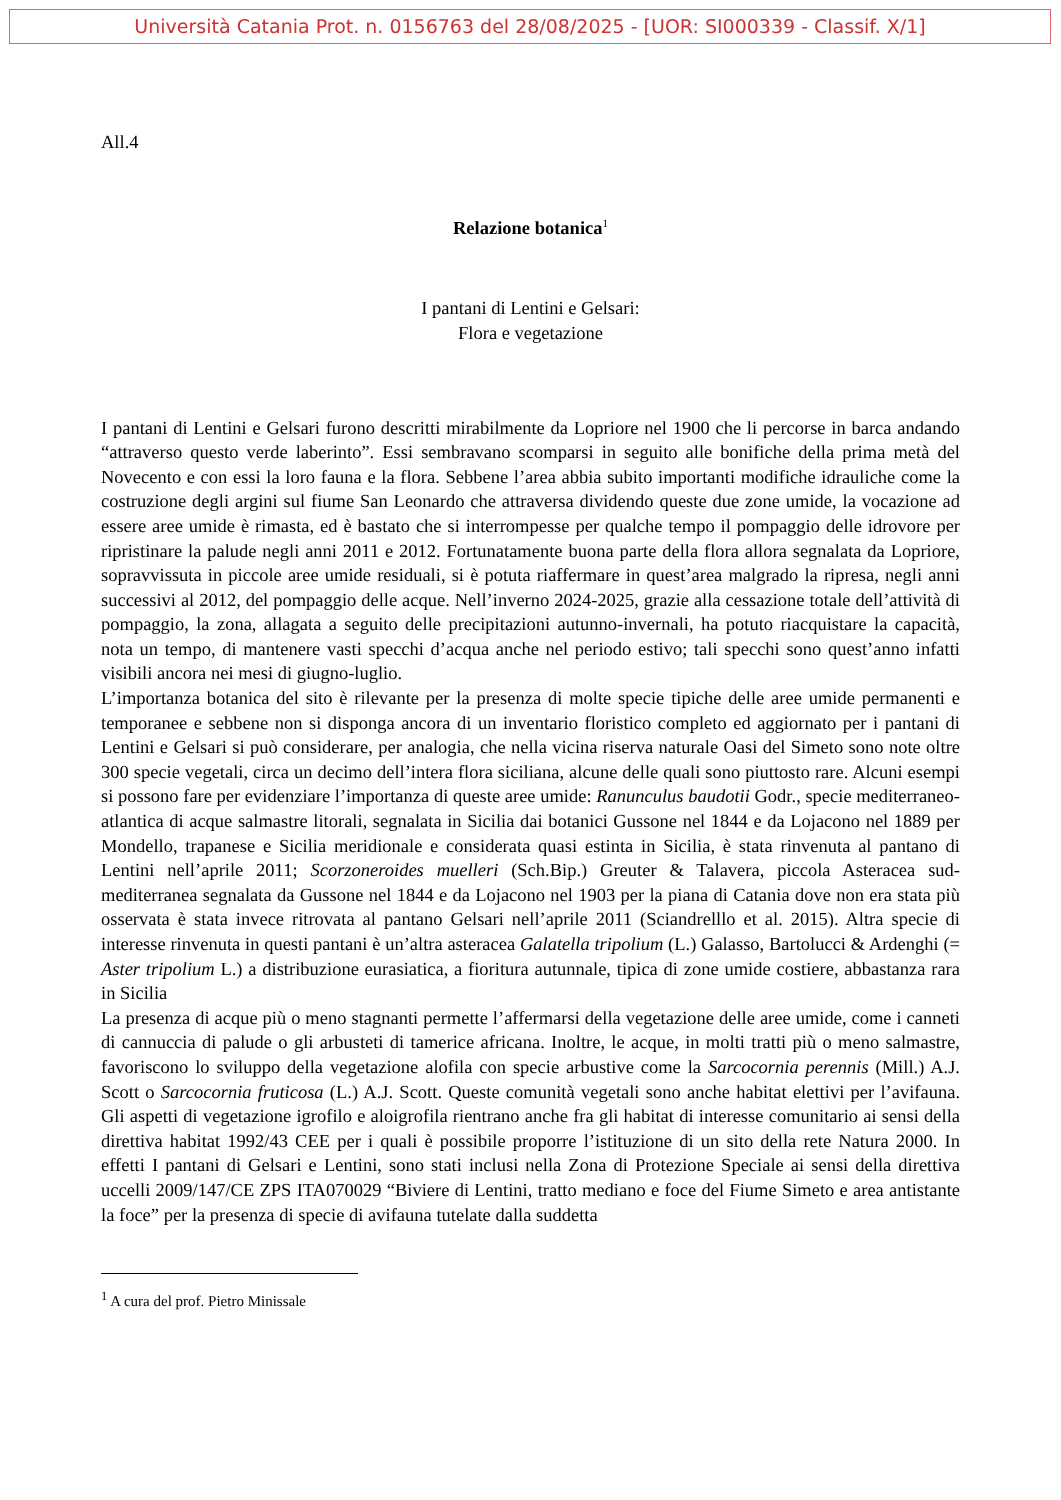Università Catania Prot. n. 0156763 del 28/08/2025 - [UOR: SI000339 - Classif. X/1]
All.4
Relazione botanica<sup>1</sup>
I pantani di Lentini e Gelsari:
Flora e vegetazione
I pantani di Lentini e Gelsari furono descritti mirabilmente da Lopriore nel 1900 che li percorse in barca andando “attraverso questo verde laberinto”. Essi sembravano scomparsi in seguito alle bonifiche della prima metà del Novecento e con essi la loro fauna e la flora. Sebbene l’area abbia subito importanti modifiche idrauliche come la costruzione degli argini sul fiume San Leonardo che attraversa dividendo queste due zone umide, la vocazione ad essere aree umide è rimasta, ed è bastato che si interrompesse per qualche tempo il pompaggio delle idrovore per ripristinare la palude negli anni 2011 e 2012. Fortunatamente buona parte della flora allora segnalata da Lopriore, sopravvissuta in piccole aree umide residuali, si è potuta riaffermare in quest’area malgrado la ripresa, negli anni successivi al 2012, del pompaggio delle acque. Nell’inverno 2024-2025, grazie alla cessazione totale dell’attività di pompaggio, la zona, allagata a seguito delle precipitazioni autunno-invernali, ha potuto riacquistare la capacità, nota un tempo, di mantenere vasti specchi d’acqua anche nel periodo estivo; tali specchi sono quest’anno infatti visibili ancora nei mesi di giugno-luglio.
L’importanza botanica del sito è rilevante per la presenza di molte specie tipiche delle aree umide permanenti e temporanee e sebbene non si disponga ancora di un inventario floristico completo ed aggiornato per i pantani di Lentini e Gelsari si può considerare, per analogia, che nella vicina riserva naturale Oasi del Simeto sono note oltre 300 specie vegetali, circa un decimo dell’intera flora siciliana, alcune delle quali sono piuttosto rare. Alcuni esempi si possono fare per evidenziare l’importanza di queste aree umide: Ranunculus baudotii Godr., specie mediterraneo-atlantica di acque salmastre litorali, segnalata in Sicilia dai botanici Gussone nel 1844 e da Lojacono nel 1889 per Mondello, trapanese e Sicilia meridionale e considerata quasi estinta in Sicilia, è stata rinvenuta al pantano di Lentini nell’aprile 2011; Scorzoneroides muelleri (Sch.Bip.) Greuter & Talavera, piccola Asteracea sud-mediterranea segnalata da Gussone nel 1844 e da Lojacono nel 1903 per la piana di Catania dove non era stata più osservata è stata invece ritrovata al pantano Gelsari nell’aprile 2011 (Sciandrelllo et al. 2015). Altra specie di interesse rinvenuta in questi pantani è un’altra asteracea Galatella tripolium (L.) Galasso, Bartolucci & Ardenghi (= Aster tripolium L.) a distribuzione eurasiatica, a fioritura autunnale, tipica di zone umide costiere, abbastanza rara in Sicilia
La presenza di acque più o meno stagnanti permette l’affermarsi della vegetazione delle aree umide, come i canneti di cannuccia di palude o gli arbusteti di tamerice africana. Inoltre, le acque, in molti tratti più o meno salmastre, favoriscono lo sviluppo della vegetazione alofila con specie arbustive come la Sarcocornia perennis (Mill.) A.J. Scott o Sarcocornia fruticosa (L.) A.J. Scott. Queste comunità vegetali sono anche habitat elettivi per l’avifauna. Gli aspetti di vegetazione igrofilo e aloigrofila rientrano anche fra gli habitat di interesse comunitario ai sensi della direttiva habitat 1992/43 CEE per i quali è possibile proporre l’istituzione di un sito della rete Natura 2000. In effetti I pantani di Gelsari e Lentini, sono stati inclusi nella Zona di Protezione Speciale ai sensi della direttiva uccelli 2009/147/CE ZPS ITA070029 “Biviere di Lentini, tratto mediano e foce del Fiume Simeto e area antistante la foce” per la presenza di specie di avifauna tutelate dalla suddetta
<sup>1</sup> A cura del prof. Pietro Minissale